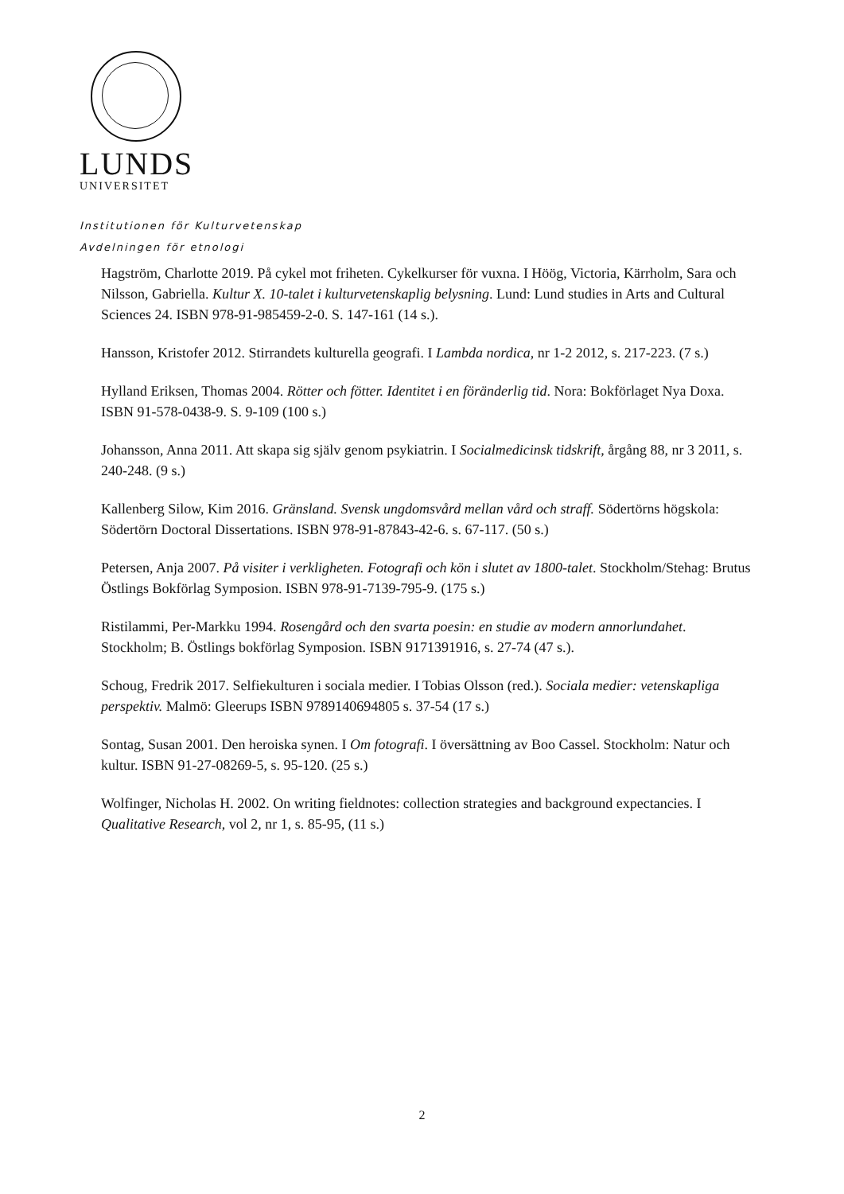LUNDS
UNIVERSITET
Institutionen för Kulturvetenskap
Avdelningen för etnologi
Hagström, Charlotte 2019. På cykel mot friheten. Cykelkurser för vuxna. I Höög, Victoria, Kärrholm, Sara och Nilsson, Gabriella. Kultur X. 10-talet i kulturvetenskaplig belysning. Lund: Lund studies in Arts and Cultural Sciences 24. ISBN 978-91-985459-2-0. S. 147-161 (14 s.).
Hansson, Kristofer 2012. Stirrandets kulturella geografi. I Lambda nordica, nr 1-2 2012, s. 217-223. (7 s.)
Hylland Eriksen, Thomas 2004. Rötter och fötter. Identitet i en föränderlig tid. Nora: Bokförlaget Nya Doxa. ISBN 91-578-0438-9. S. 9-109 (100 s.)
Johansson, Anna 2011. Att skapa sig själv genom psykiatrin. I Socialmedicinsk tidskrift, årgång 88, nr 3 2011, s. 240-248. (9 s.)
Kallenberg Silow, Kim 2016. Gränsland. Svensk ungdomsvård mellan vård och straff. Södertörns högskola: Södertörn Doctoral Dissertations. ISBN 978-91-87843-42-6. s. 67-117. (50 s.)
Petersen, Anja 2007. På visiter i verkligheten. Fotografi och kön i slutet av 1800-talet. Stockholm/Stehag: Brutus Östlings Bokförlag Symposion. ISBN 978-91-7139-795-9. (175 s.)
Ristilammi, Per-Markku 1994. Rosengård och den svarta poesin: en studie av modern annorlundahet. Stockholm; B. Östlings bokförlag Symposion. ISBN 9171391916, s. 27-74 (47 s.).
Schoug, Fredrik 2017. Selfiekulturen i sociala medier. I Tobias Olsson (red.). Sociala medier: vetenskapliga perspektiv. Malmö: Gleerups ISBN 9789140694805 s. 37-54 (17 s.)
Sontag, Susan 2001. Den heroiska synen. I Om fotografi. I översättning av Boo Cassel. Stockholm: Natur och kultur. ISBN 91-27-08269-5, s. 95-120. (25 s.)
Wolfinger, Nicholas H. 2002. On writing fieldnotes: collection strategies and background expectancies. I Qualitative Research, vol 2, nr 1, s. 85-95, (11 s.)
2